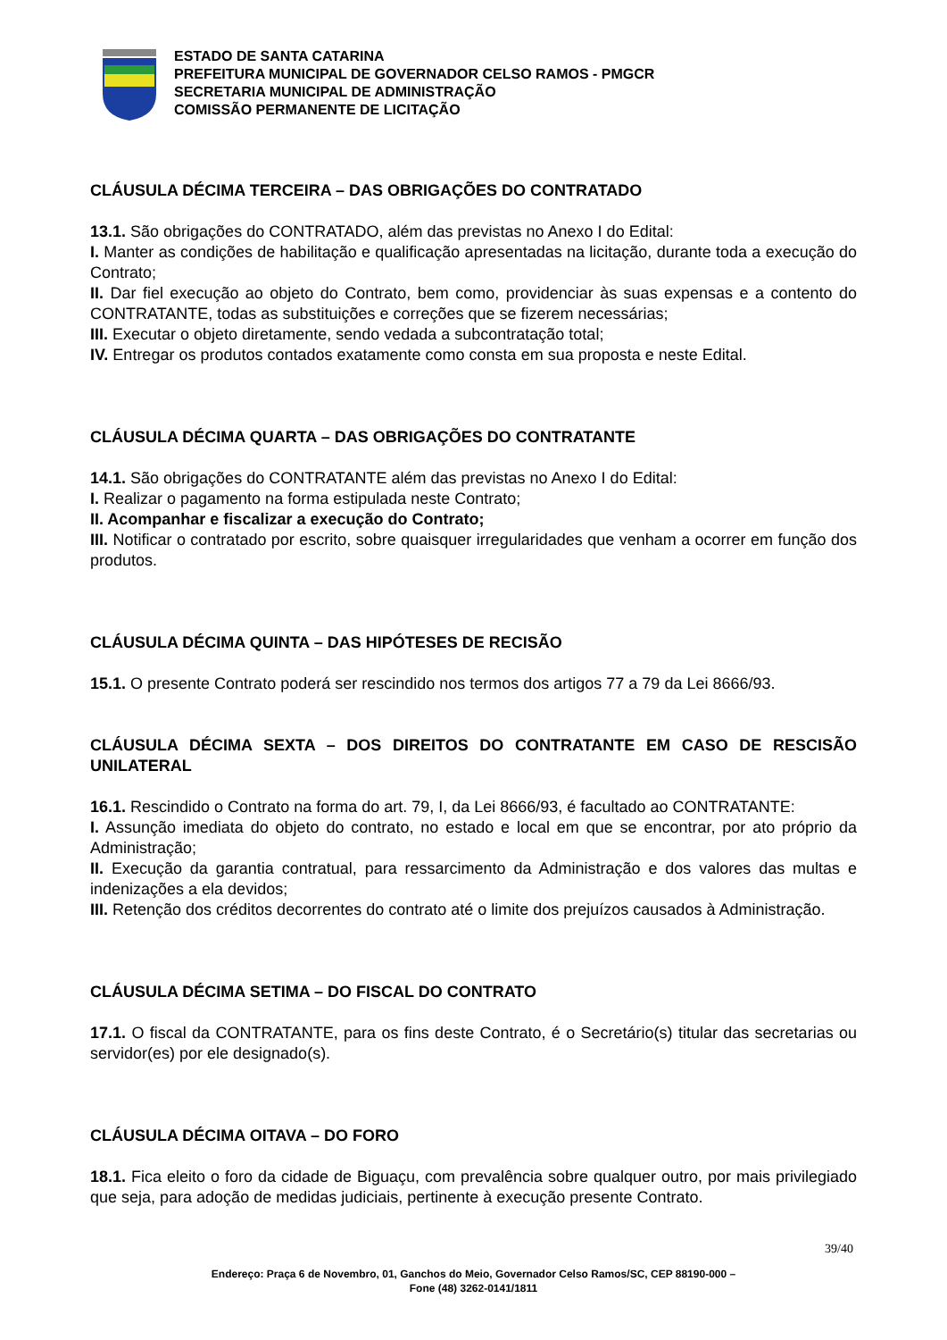ESTADO DE SANTA CATARINA
PREFEITURA MUNICIPAL DE GOVERNADOR CELSO RAMOS - PMGCR
SECRETARIA MUNICIPAL DE ADMINISTRAÇÃO
COMISSÃO PERMANENTE DE LICITAÇÃO
CLÁUSULA DÉCIMA TERCEIRA – DAS OBRIGAÇÕES DO CONTRATADO
13.1. São obrigações do CONTRATADO, além das previstas no Anexo I do Edital:
I. Manter as condições de habilitação e qualificação apresentadas na licitação, durante toda a execução do Contrato;
II. Dar fiel execução ao objeto do Contrato, bem como, providenciar às suas expensas e a contento do CONTRATANTE, todas as substituições e correções que se fizerem necessárias;
III. Executar o objeto diretamente, sendo vedada a subcontratação total;
IV. Entregar os produtos contados exatamente como consta em sua proposta e neste Edital.
CLÁUSULA DÉCIMA QUARTA – DAS OBRIGAÇÕES DO CONTRATANTE
14.1. São obrigações do CONTRATANTE além das previstas no Anexo I do Edital:
I. Realizar o pagamento na forma estipulada neste Contrato;
II. Acompanhar e fiscalizar a execução do Contrato;
III. Notificar o contratado por escrito, sobre quaisquer irregularidades que venham a ocorrer em função dos produtos.
CLÁUSULA DÉCIMA QUINTA – DAS HIPÓTESES DE RECISÃO
15.1. O presente Contrato poderá ser rescindido nos termos dos artigos 77 a 79 da Lei 8666/93.
CLÁUSULA DÉCIMA SEXTA – DOS DIREITOS DO CONTRATANTE EM CASO DE RESCISÃO UNILATERAL
16.1. Rescindido o Contrato na forma do art. 79, I, da Lei 8666/93, é facultado ao CONTRATANTE:
I. Assunção imediata do objeto do contrato, no estado e local em que se encontrar, por ato próprio da Administração;
II. Execução da garantia contratual, para ressarcimento da Administração e dos valores das multas e indenizações a ela devidos;
III. Retenção dos créditos decorrentes do contrato até o limite dos prejuízos causados à Administração.
CLÁUSULA DÉCIMA SETIMA – DO FISCAL DO CONTRATO
17.1. O fiscal da CONTRATANTE, para os fins deste Contrato, é o Secretário(s) titular das secretarias ou servidor(es) por ele designado(s).
CLÁUSULA DÉCIMA OITAVA – DO FORO
18.1. Fica eleito o foro da cidade de Biguaçu, com prevalência sobre qualquer outro, por mais privilegiado que seja, para adoção de medidas judiciais, pertinente à execução presente Contrato.
39/40
Endereço: Praça 6 de Novembro, 01, Ganchos do Meio, Governador Celso Ramos/SC, CEP 88190-000 –
Fone (48) 3262-0141/1811